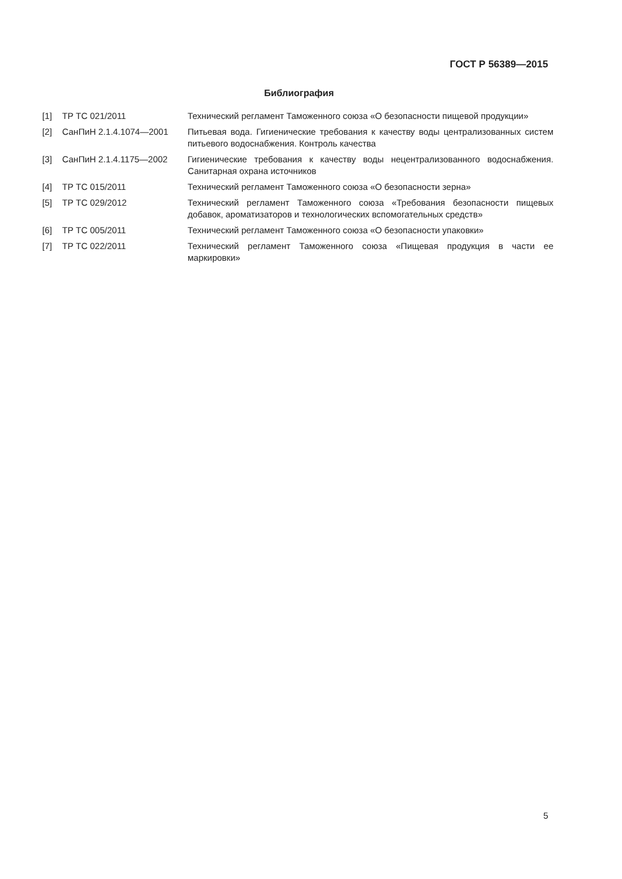ГОСТ Р 56389—2015
Библиография
| [1] | ТР ТС 021/2011 | Технический регламент Таможенного союза «О безопасности пищевой продукции» |
| [2] | СанПиН 2.1.4.1074—2001 | Питьевая вода. Гигиенические требования к качеству воды централизованных систем питьевого водоснабжения. Контроль качества |
| [3] | СанПиН 2.1.4.1175—2002 | Гигиенические требования к качеству воды нецентрализованного водоснабжения. Санитарная охрана источников |
| [4] | ТР ТС 015/2011 | Технический регламент Таможенного союза «О безопасности зерна» |
| [5] | ТР ТС 029/2012 | Технический регламент Таможенного союза «Требования безопасности пищевых добавок, ароматизаторов и технологических вспомогательных средств» |
| [6] | ТР ТС 005/2011 | Технический регламент Таможенного союза «О безопасности упаковки» |
| [7] | ТР ТС 022/2011 | Технический регламент Таможенного союза «Пищевая продукция в части ее маркировки» |
5